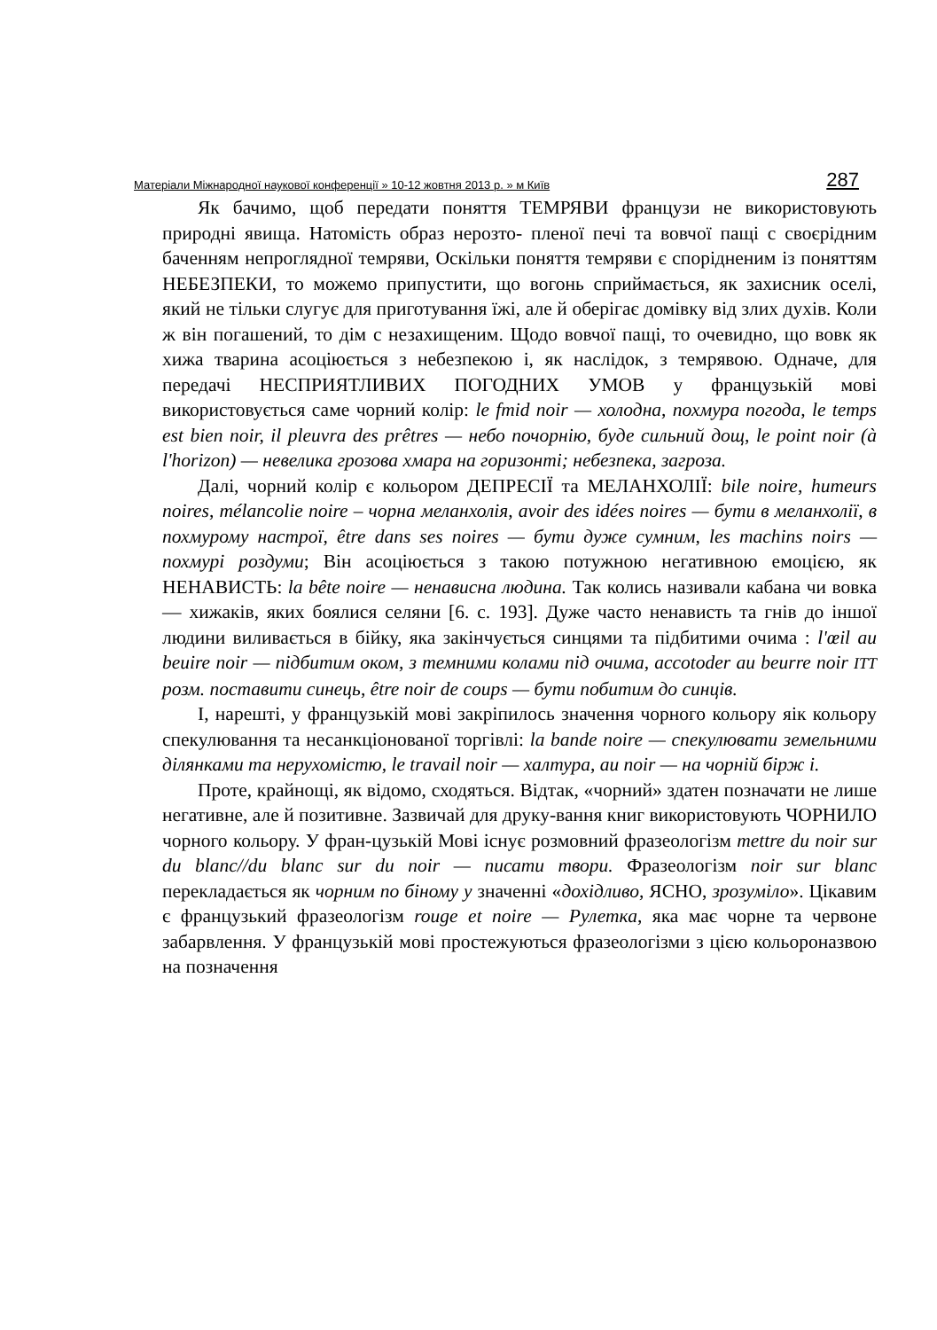Матеріали Міжнародної наукової конференції » 10-12 жовтня 2013 р. » м Київ 287
Як бачимо, щоб передати поняття ТЕМРЯВИ французи не використовують природні явища. Натомість образ нерозто- пленої печі та вовчої пащі с своєрідним баченням непроглядної темряви, Оскільки поняття темряви є спорідненим із поняттям НЕБЕЗПЕКИ, то можемо припустити, що вогонь сприймається, як захисник оселі, який не тільки слугує для приготування їжі, але й оберігає домівку від злих духів. Коли ж він погашений, то дім с незахищеним. Щодо вовчої пащі, то очевидно, що вовк як хижа тварина асоціюється з небезпекою і, як наслідок, з темрявою. Одначе, для передачі НЕСПРИЯТЛИВИХ ПОГОДНИХ УМОВ у французькій мові використовується саме чорний колір: le fmid noir — холодна, похмура погода, le temps est bien noir, il pleuvra des prêtres — небо почорнію, буде сильний дощ, le point noir (à l'horizon) — невелика грозова хмара на горизонті; небезпека, загроза.
Далі, чорний колір є кольором ДЕПРЕСІЇ та МЕЛАНХОЛІЇ: bile noire, humeurs noires, mélancolie noire – чорна меланхолія, avoir des idées noires — бути в меланхолії, в похмурому настрої, être dans ses noires — бути дуже сумним, les machins noirs — похмурі роздуми; Він асоціюється з такою потужною негативною емоцією, як НЕНАВИСТЬ: la bête noire — ненависна людина. Так колись називали кабана чи вовка — хижаків, яких боялися селяни [6. с. 193]. Дуже часто ненависть та гнів до іншої людини виливається в бійку, яка закінчується синцями та підбитими очима : l'œil au beuire noir — підбитим оком, з темними колами під очима, accotoder au beurre noir ITT розм. поставити синець, être noir de coups — бути побитим до синців.
І, нарешті, у французькій мові закріпилось значення чорного кольору яік кольору спекулювання та несанкціонованої торгівлі: la bande noire — спекулювати земельними ділянками та нерухомістю, le travail noir — халтура, au noir — на чорній бірж і.
Проте, крайнощі, як відомо, сходяться. Відтак, «чорний» здатен позначати не лише негативне, але й позитивне. Зазвичай для друку-вання книг використовують ЧОРНИЛО чорного кольору. У фран-цузькій Мові існує розмовний фразеологізм mettre du noir sur du blanc//du blanc sur du noir — писати твори. Фразеологізм noir sur blanc перекладається як чорним по біному у значенні «дохідливо, ЯСНО, зрозуміло». Цікавим є французький фразеологізм rouge et noire — Рулетка, яка має чорне та червоне забарвлення. У французькій мові простежуються фразеологізми з цією кольороназвою на позначення